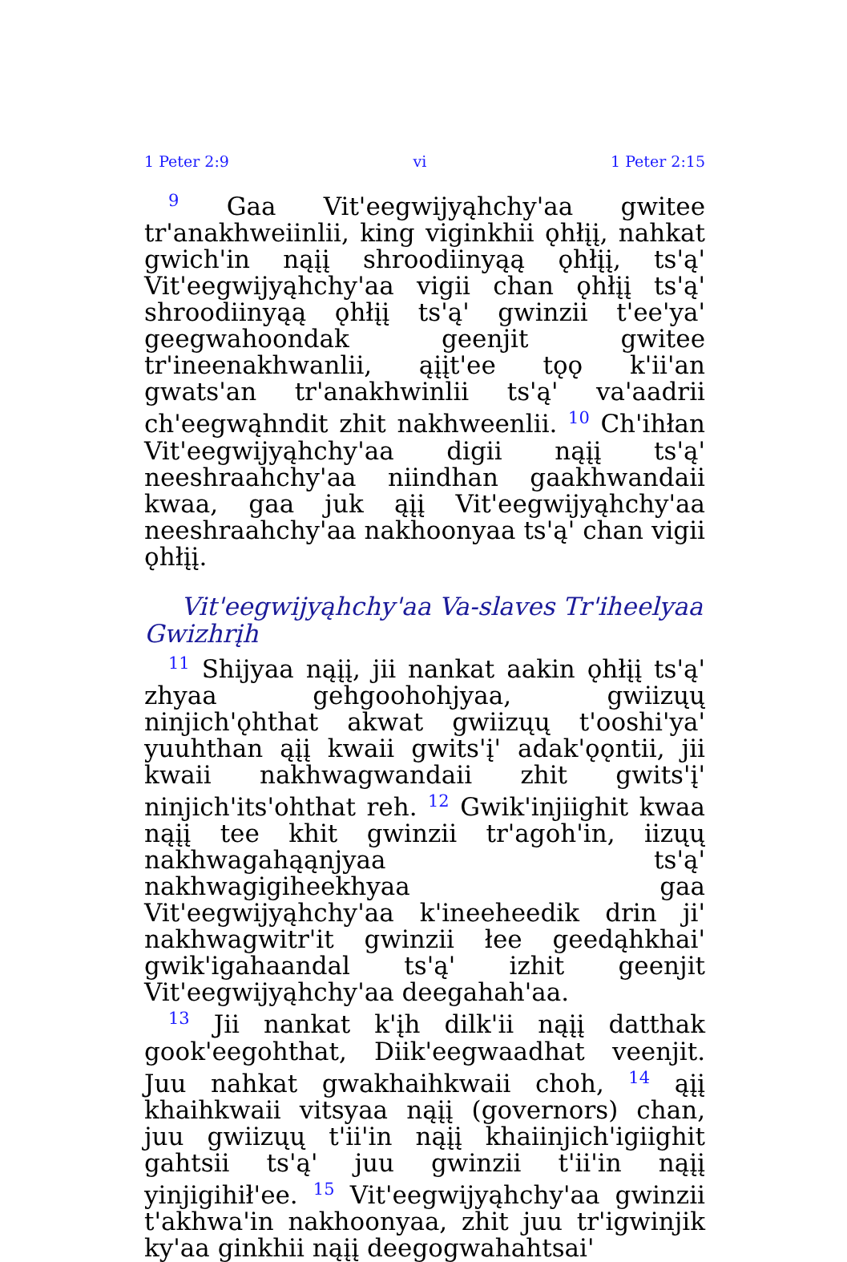1 Peter 2:9 vi 1 Peter 2:15
<sup>9</sup> Gaa Vit'eegwijyąhchy'aa gwitee tr'anakhweiinlii, king viginkhii ǫhłįį, nahkat gwich'in nąįį shroodiinyąą ǫhłįį, ts'ą' Vit'eegwijyąhchy'aa vigii chan ǫhłįį ts'ą' shroodiinyąą ǫhłįį ts'ą' gwinzii t'ee'ya' geegwahoondak geenjit gwitee tr'ineenakhwanlii, ąįįt'ee tǫǫ k'ii'an gwats'an tr'anakhwinlii ts'ą' va'aadrii ch'eegwąhndit zhit nakhweenlii. <sup>10</sup> Ch'ihłan Vit'eegwijyąhchy'aa digii nąįį ts'ą' neeshraahchy'aa niindhan gaakhwandaii kwaa, gaa juk ąįį Vit'eegwijyąhchy'aa neeshraahchy'aa nakhoonyaa ts'ą' chan vigii ǫhłįį.
Vit'eegwijyąhchy'aa Va-slaves Tr'iheelyaa Gwizhrįh
<sup>11</sup> Shijyaa nąįį, jii nankat aakin ǫhłįį ts'ą' zhyaa gehgoohohjyaa, gwiizųų ninjich'ǫhthat akwat gwiizųų t'ooshi'ya' yuuhthan ąįį kwaii gwits'į' adak'ǫǫntii, jii kwaii nakhwagwandaii zhit gwits'į' ninjich'its'ohthat reh. <sup>12</sup> Gwik'injiighit kwaa nąįį tee khit gwinzii tr'agoh'in, iizųų nakhwagahąąnjyaa ts'ą' nakhwagigiheekhyaa gaa Vit'eegwijyąhchy'aa k'ineeheedik drin ji' nakhwagwitr'it gwinzii łee geedąhkhai' gwik'igahaandal ts'ą' izhit geenjit Vit'eegwijyąhchy'aa deegahah'aa.
<sup>13</sup> Jii nankat k'įh dilk'ii nąįį datthak gook'eegohthat, Diik'eegwaadhat veenjit. Juu nahkat gwakhaihkwaii choh, <sup>14</sup> ąįį khaihkwaii vitsyaa nąįį (governors) chan, juu gwiizųų t'ii'in nąįį khaiinjich'igiighit gahtsii ts'ą' juu gwinzii t'ii'in nąįį yinjigihił'ee. <sup>15</sup> Vit'eegwijyąhchy'aa gwinzii t'akhwa'in nakhoonyaa, zhit juu tr'igwinjik ky'aa ginkhii nąįį deegogwahahtsai'